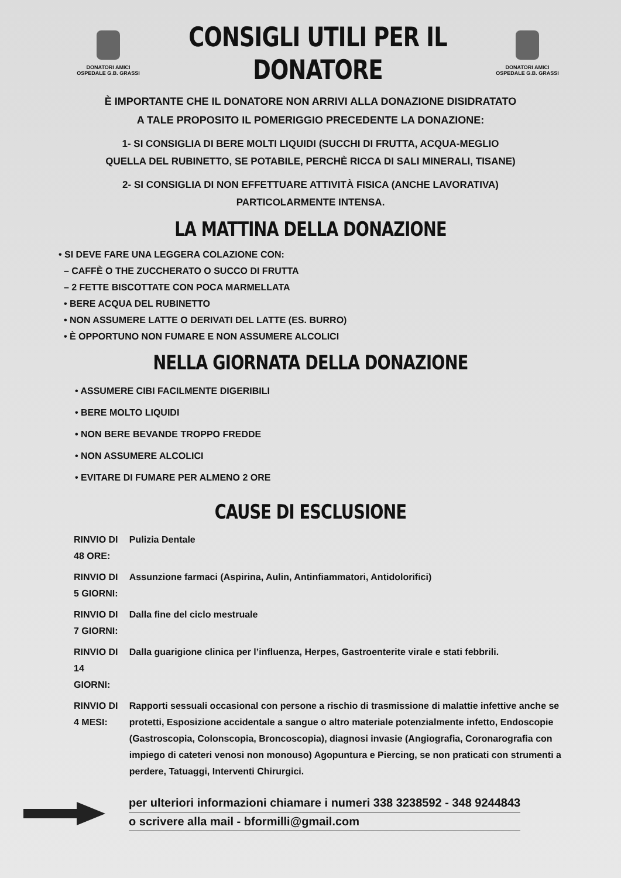DONATORI AMICI
OSPEDALE G.B. GRASSI
CONSIGLI UTILI PER IL
DONATORE
DONATORI AMICI
OSPEDALE G.B. GRASSI
È IMPORTANTE CHE IL DONATORE NON ARRIVI ALLA DONAZIONE DISIDRATATO
A TALE PROPOSITO IL POMERIGGIO PRECEDENTE LA DONAZIONE:
1- SI CONSIGLIA DI BERE MOLTI LIQUIDI (SUCCHI DI FRUTTA, ACQUA-MEGLIO
QUELLA DEL RUBINETTO, SE POTABILE, PERCHÈ RICCA DI SALI MINERALI, TISANE)
2- SI CONSIGLIA DI NON EFFETTUARE ATTIVITÀ FISICA (ANCHE LAVORATIVA)
PARTICOLARMENTE INTENSA.
LA MATTINA DELLA DONAZIONE
• SI DEVE FARE UNA LEGGERA COLAZIONE CON:
– CAFFÈ O THE ZUCCHERATO O SUCCO DI FRUTTA
– 2 FETTE BISCOTTATE CON POCA MARMELLATA
• BERE ACQUA DEL RUBINETTO
• NON ASSUMERE LATTE O DERIVATI DEL LATTE (ES. BURRO)
• È OPPORTUNO NON FUMARE E NON ASSUMERE ALCOLICI
NELLA GIORNATA DELLA DONAZIONE
• ASSUMERE CIBI FACILMENTE DIGERIBILI
• BERE MOLTO LIQUIDI
• NON BERE BEVANDE TROPPO FREDDE
• NON ASSUMERE ALCOLICI
• EVITARE DI FUMARE PER ALMENO 2 ORE
CAUSE DI ESCLUSIONE
| RINVIO DI 48 ORE: | Pulizia Dentale |
| RINVIO DI 5 GIORNI: | Assunzione farmaci (Aspirina, Aulin, Antinfiammatori, Antidolorifici) |
| RINVIO DI 7 GIORNI: | Dalla fine del ciclo mestruale |
| RINVIO DI 14 GIORNI: | Dalla guarigione clinica per l’influenza, Herpes, Gastroenterite virale e stati febbrili. |
| RINVIO DI 4 MESI: | Rapporti sessuali occasional con persone a rischio di trasmissione di malattie infettive anche se protetti, Esposizione accidentale a sangue o altro materiale potenzialmente infetto, Endoscopie (Gastroscopia, Colonscopia, Broncoscopia), diagnosi invasie (Angiografia, Coronarografia con impiego di cateteri venosi non monouso) Agopuntura e Piercing, se non praticati con strumenti a perdere, Tatuaggi, Interventi Chirurgici. |
per ulteriori informazioni chiamare i numeri 338 3238592 - 348 9244843
o scrivere alla mail - bformilli@gmail.com